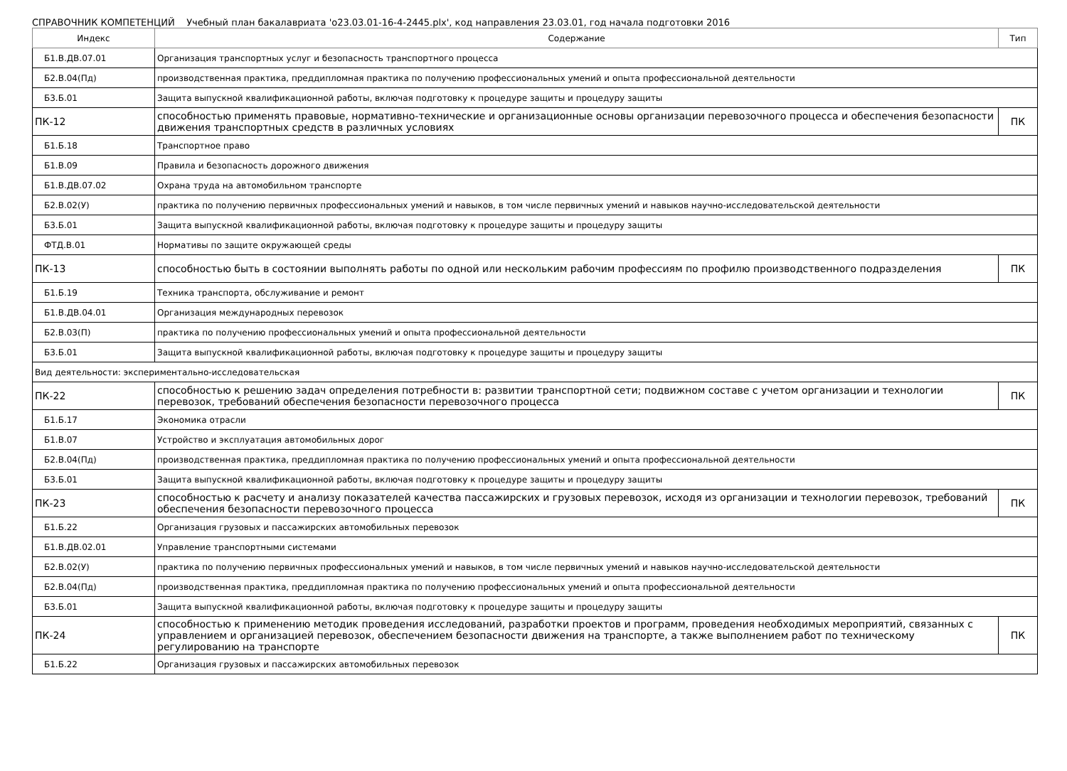СПРАВОЧНИК КОМПЕТЕНЦИЙ Учебный план бакалавриата 'о23.03.01-16-4-2445.plx', код направления 23.03.01, год начала подготовки 2016
| Индекс | Содержание | Тип |
| --- | --- | --- |
| Б1.В.ДВ.07.01 | Организация транспортных услуг и безопасность транспортного процесса | |
| Б2.В.04(Пд) | производственная практика, преддипломная практика по получению профессиональных умений и опыта профессиональной деятельности | |
| Б3.Б.01 | Защита выпускной квалификационной работы, включая подготовку к процедуре защиты и процедуру защиты | |
| ПК-12 | способностью применять правовые, нормативно-технические и организационные основы организации перевозочного процесса и обеспечения безопасности движения транспортных средств в различных условиях | ПК |
| Б1.Б.18 | Транспортное право | |
| Б1.В.09 | Правила и безопасность дорожного движения | |
| Б1.В.ДВ.07.02 | Охрана труда на автомобильном транспорте | |
| Б2.В.02(У) | практика по получению первичных профессиональных умений и навыков, в том числе первичных умений и навыков научно-исследовательской деятельности | |
| Б3.Б.01 | Защита выпускной квалификационной работы, включая подготовку к процедуре защиты и процедуру защиты | |
| ФТД.В.01 | Нормативы по защите окружающей среды | |
| ПК-13 | способностью быть в состоянии выполнять работы по одной или нескольким рабочим профессиям по профилю производственного подразделения | ПК |
| Б1.Б.19 | Техника транспорта, обслуживание и ремонт | |
| Б1.В.ДВ.04.01 | Организация международных перевозок | |
| Б2.В.03(П) | практика по получению профессиональных умений и опыта профессиональной деятельности | |
| Б3.Б.01 | Защита выпускной квалификационной работы, включая подготовку к процедуре защиты и процедуру защиты | |
| Вид деятельности: экспериментально-исследовательская | | |
| ПК-22 | способностью к решению задач определения потребности в: развитии транспортной сети; подвижном составе с учетом организации и технологии перевозок, требований обеспечения безопасности перевозочного процесса | ПК |
| Б1.Б.17 | Экономика отрасли | |
| Б1.В.07 | Устройство и эксплуатация автомобильных дорог | |
| Б2.В.04(Пд) | производственная практика, преддипломная практика по получению профессиональных умений и опыта профессиональной деятельности | |
| Б3.Б.01 | Защита выпускной квалификационной работы, включая подготовку к процедуре защиты и процедуру защиты | |
| ПК-23 | способностью к расчету и анализу показателей качества пассажирских и грузовых перевозок, исходя из организации и технологии перевозок, требований обеспечения безопасности перевозочного процесса | ПК |
| Б1.Б.22 | Организация грузовых и пассажирских автомобильных перевозок | |
| Б1.В.ДВ.02.01 | Управление транспортными системами | |
| Б2.В.02(У) | практика по получению первичных профессиональных умений и навыков, в том числе первичных умений и навыков научно-исследовательской деятельности | |
| Б2.В.04(Пд) | производственная практика, преддипломная практика по получению профессиональных умений и опыта профессиональной деятельности | |
| Б3.Б.01 | Защита выпускной квалификационной работы, включая подготовку к процедуре защиты и процедуру защиты | |
| ПК-24 | способностью к применению методик проведения исследований, разработки проектов и программ, проведения необходимых мероприятий, связанных с управлением и организацией перевозок, обеспечением безопасности движения на транспорте, а также выполнением работ по техническому регулированию на транспорте | ПК |
| Б1.Б.22 | Организация грузовых и пассажирских автомобильных перевозок | |